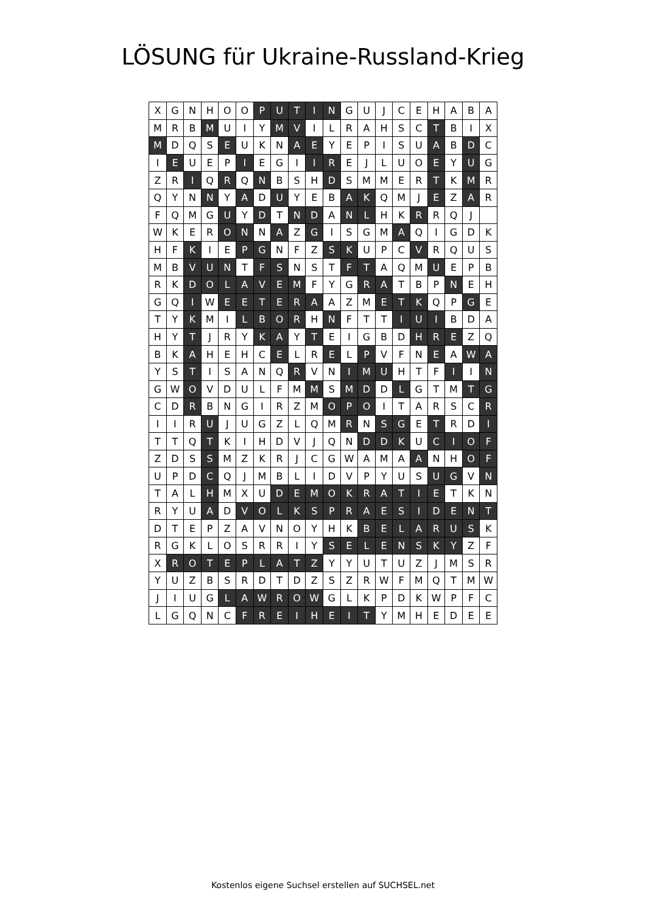LÖSUNG für Ukraine-Russland-Krieg
| X | G | N | H | O | O | P | U | T | I | N | G | U | J | C | E | H | A | B | A |
| M | R | B | M | U | I | Y | M | V | I | L | R | A | H | S | C | T | B | I | X |
| M | D | Q | S | E | U | K | N | A | E | Y | E | P | I | S | U | A | B | D | C |
| I | E | U | E | P | I | E | G | I | I | R | E | J | L | U | O | E | Y | U | G |
| Z | R | I | Q | R | Q | N | B | S | H | D | S | M | M | E | R | T | K | M | R |
| Q | Y | N | N | Y | A | D | U | Y | E | B | A | K | Q | M | J | E | Z | A | R |
| F | Q | M | G | U | Y | D | T | N | D | A | N | L | H | K | R | R | Q | J | |
| W | K | E | R | O | N | N | A | Z | G | I | S | G | M | A | Q | I | G | D | K |
| H | F | K | I | E | P | G | N | F | Z | S | K | U | P | C | V | R | Q | U | S |
| M | B | V | U | N | T | F | S | N | S | T | F | T | A | Q | M | U | E | P | B |
| R | K | D | O | L | A | V | E | M | F | Y | G | R | A | T | B | P | N | E | H |
| G | Q | I | W | E | E | T | E | R | A | A | Z | M | E | T | K | Q | P | G | E |
| T | Y | K | M | I | L | B | O | R | H | N | F | T | T | I | U | I | B | D | A |
| H | Y | T | J | R | Y | K | A | Y | T | E | I | G | B | D | H | R | E | Z | Q |
| B | K | A | H | E | H | C | E | L | R | E | L | P | V | F | N | E | A | W | A |
| Y | S | T | I | S | A | N | Q | R | V | N | I | M | U | H | T | F | I | I | N |
| G | W | O | V | D | U | L | F | M | M | S | M | D | D | L | G | T | M | T | G |
| C | D | R | B | N | G | I | R | Z | M | O | P | O | I | T | A | R | S | C | R |
| I | I | R | U | J | U | G | Z | L | Q | M | R | N | S | G | E | T | R | D | I |
| T | T | Q | T | K | I | H | D | V | J | Q | N | D | D | K | U | C | I | O | F |
| Z | D | S | S | M | Z | K | R | J | C | G | W | A | M | A | A | N | H | O | F |
| U | P | D | C | Q | J | M | B | L | I | D | V | P | Y | U | S | U | G | V | N |
| T | A | L | H | M | X | U | D | E | M | O | K | R | A | T | I | E | T | K | N |
| R | Y | U | A | D | V | O | L | K | S | P | R | A | E | S | I | D | E | N | T |
| D | T | E | P | Z | A | V | N | O | Y | H | K | B | E | L | A | R | U | S | K |
| R | G | K | L | O | S | R | R | I | Y | S | E | L | E | N | S | K | Y | Z | F |
| X | R | O | T | E | P | L | A | T | Z | Y | Y | U | T | U | Z | J | M | S | R |
| Y | U | Z | B | S | R | D | T | D | Z | S | Z | R | W | F | M | Q | T | M | W |
| J | I | U | G | L | A | W | R | O | W | G | L | K | P | D | K | W | P | F | C |
| L | G | Q | N | C | F | R | E | I | H | E | I | T | Y | M | H | E | D | E | E |
Kostenlos eigene Suchsel erstellen auf SUCHSEL.net